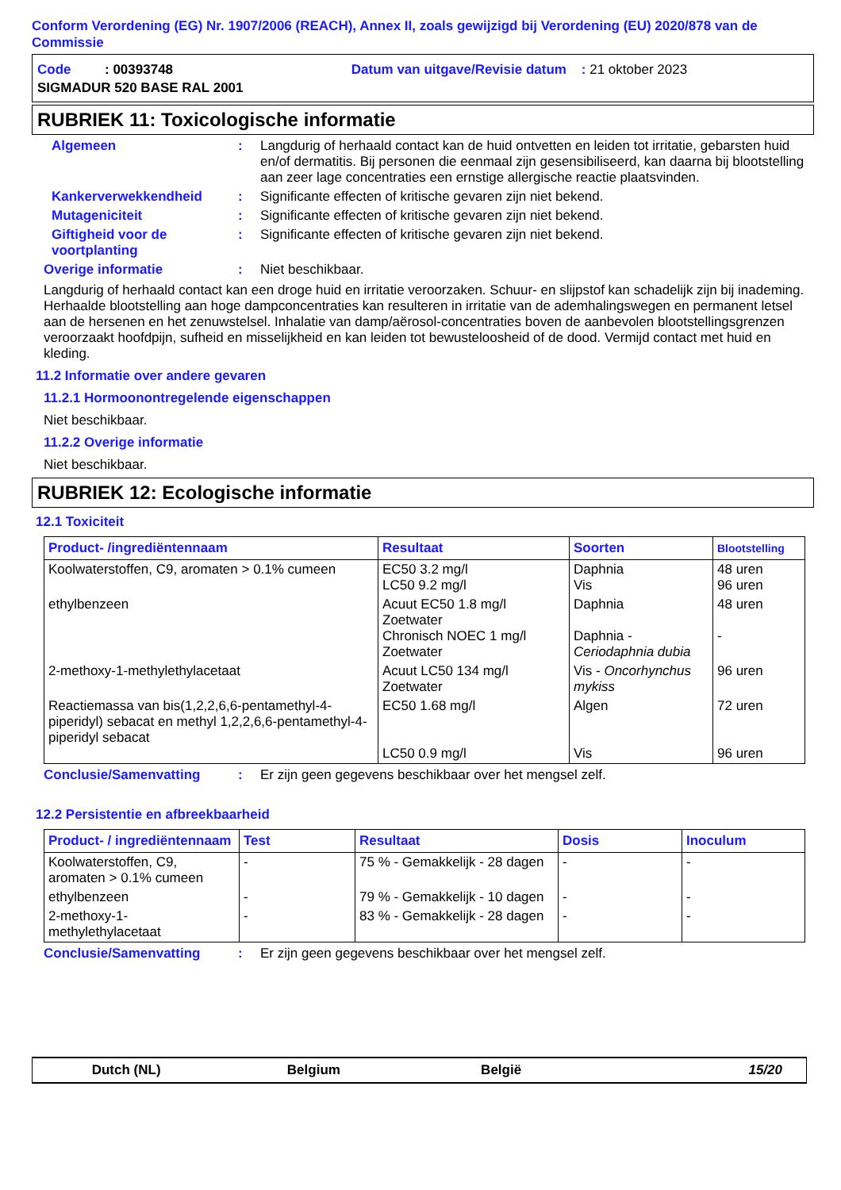Conform Verordening (EG) Nr. 1907/2006 (REACH), Annex II, zoals gewijzigd bij Verordening (EU) 2020/878 van de Commissie
Code : 00393748 Datum van uitgave/Revisie datum : 21 oktober 2023
SIGMADUR 520 BASE RAL 2001
RUBRIEK 11: Toxicologische informatie
Algemeen : Langdurig of herhaald contact kan de huid ontvetten en leiden tot irritatie, gebarsten huid en/of dermatitis. Bij personen die eenmaal zijn gesensibiliseerd, kan daarna bij blootstelling aan zeer lage concentraties een ernstige allergische reactie plaatsvinden.
Kankerverwekkendheid : Significante effecten of kritische gevaren zijn niet bekend.
Mutageniciteit : Significante effecten of kritische gevaren zijn niet bekend.
Giftigheid voor de voortplanting
: Significante effecten of kritische gevaren zijn niet bekend.
Overige informatie : Niet beschikbaar.
Langdurig of herhaald contact kan een droge huid en irritatie veroorzaken. Schuur- en slijpstof kan schadelijk zijn bij inademing. Herhaalde blootstelling aan hoge dampconcentraties kan resulteren in irritatie van de ademhalingswegen en permanent letsel aan de hersenen en het zenuwstelsel. Inhalatie van damp/aërosol-concentraties boven de aanbevolen blootstellingsgrenzen veroorzaakt hoofdpijn, sufheid en misselijkheid en kan leiden tot bewusteloosheid of de dood. Vermijd contact met huid en kleding.
11.2 Informatie over andere gevaren
11.2.1 Hormoonontregelende eigenschappen
Niet beschikbaar.
11.2.2 Overige informatie
Niet beschikbaar.
RUBRIEK 12: Ecologische informatie
12.1 Toxiciteit
| Product- /ingrediëntennaam | Resultaat | Soorten | Blootstelling |
| --- | --- | --- | --- |
| Koolwaterstoffen, C9, aromaten > 0.1% cumeen | EC50 3.2 mg/l LC50 9.2 mg/l | Daphnia Vis | 48 uren 96 uren |
| ethylbenzeen | Acuut EC50 1.8 mg/l Zoetwater Chronisch NOEC 1 mg/l Zoetwater | Daphnia Daphnia - Ceriodaphnia dubia | 48 uren - |
| 2-methoxy-1-methylethylacetaat | Acuut LC50 134 mg/l Zoetwater | Vis - Oncorhynchus mykiss | 96 uren |
| Reactiemassa van bis(1,2,2,6,6-pentamethyl-4-piperidyl) sebacat en methyl 1,2,2,6,6-pentamethyl-4-piperidyl sebacat | EC50 1.68 mg/l LC50 0.9 mg/l | Algen Vis | 72 uren 96 uren |
Conclusie/Samenvatting : Er zijn geen gegevens beschikbaar over het mengsel zelf.
12.2 Persistentie en afbreekbaarheid
| Product- / ingrediëntennaam | Test | Resultaat | Dosis | Inoculum |
| --- | --- | --- | --- | --- |
| Koolwaterstoffen, C9, aromaten > 0.1% cumeen | - | 75 % - Gemakkelijk - 28 dagen | - | - |
| ethylbenzeen | - | 79 % - Gemakkelijk - 10 dagen | - | - |
| 2-methoxy-1-methylethylacetaat | - | 83 % - Gemakkelijk - 28 dagen | - | - |
Conclusie/Samenvatting : Er zijn geen gegevens beschikbaar over het mengsel zelf.
Dutch (NL) Belgium België 15/20